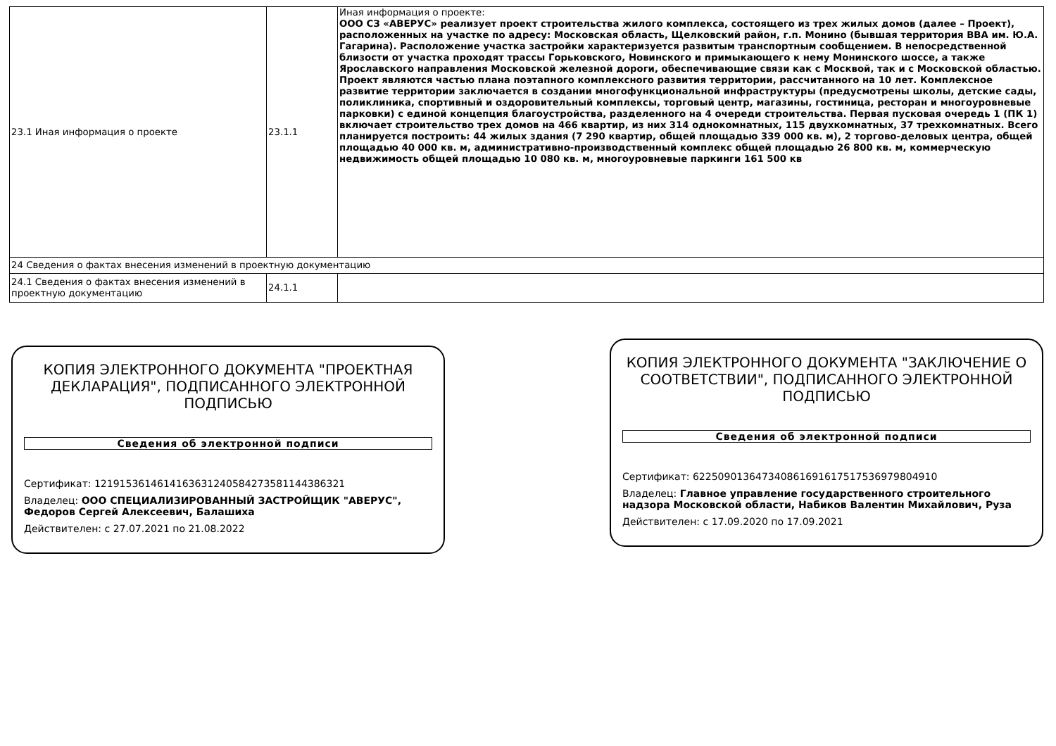| 23.1 Иная информация о проекте | 23.1.1 | Иная информация о проекте: ООО СЗ «АВЕРУС» реализует проект строительства жилого комплекса, состоящего из трех жилых домов (далее – Проект), расположенных на участке по адресу: Московская область, Щелковский район, г.п. Монино (бывшая территория ВВА им. Ю.А. Гагарина). Расположение участка застройки характеризуется развитым транспортным сообщением. В непосредственной близости от участка проходят трассы Горьковского, Новинского и примыкающего к нему Монинского шоссе, а также Ярославского направления Московской железной дороги, обеспечивающие связи как с Москвой, так и с Московской областью. Проект являются частью плана поэтапного комплексного развития территории, рассчитанного на 10 лет. Комплексное развитие территории заключается в создании многофункциональной инфраструктуры (предусмотрены школы, детские сады, поликлиника, спортивный и оздоровительный комплексы, торговый центр, магазины, гостиница, ресторан и многоуровневые парковки) с единой концепция благоустройства, разделенного на 4 очереди строительства. Первая пусковая очередь 1 (ПК 1) включает строительство трех домов на 466 квартир, из них 314 однокомнатных, 115 двухкомнатных, 37 трехкомнатных. Всего планируется построить: 44 жилых здания (7 290 квартир, общей площадью 339 000 кв. м), 2 торгово-деловых центра, общей площадью 40 000 кв. м, административно-производственный комплекс общей площадью 26 800 кв. м, коммерческую недвижимость общей площадью 10 080 кв. м, многоуровневые паркинги 161 500 кв |
| 24 Сведения о фактах внесения изменений в проектную документацию | | |
| 24.1 Сведения о фактах внесения изменений в проектную документацию | 24.1.1 | |
КОПИЯ ЭЛЕКТРОННОГО ДОКУМЕНТА "ПРОЕКТНАЯ ДЕКЛАРАЦИЯ", ПОДПИСАННОГО ЭЛЕКТРОННОЙ ПОДПИСЬЮ
Сведения об электронной подписи
Сертификат: 121915361461416363124058427358114438632​1
Владелец: ООО СПЕЦИАЛИЗИРОВАННЫЙ ЗАСТРОЙЩИК "АВЕРУС", Федоров Сергей Алексеевич, Балашиха
Действителен: с 27.07.2021 по 21.08.2022
КОПИЯ ЭЛЕКТРОННОГО ДОКУМЕНТА "ЗАКЛЮЧЕНИЕ О СООТВЕТСТВИИ", ПОДПИСАННОГО ЭЛЕКТРОННОЙ ПОДПИСЬЮ
Сведения об электронной подписи
Сертификат: 6225090136473408616916175175369798049​10
Владелец: Главное управление государственного строительного надзора Московской области, Набиков Валентин Михайлович, Руза
Действителен: с 17.09.2020 по 17.09.2021